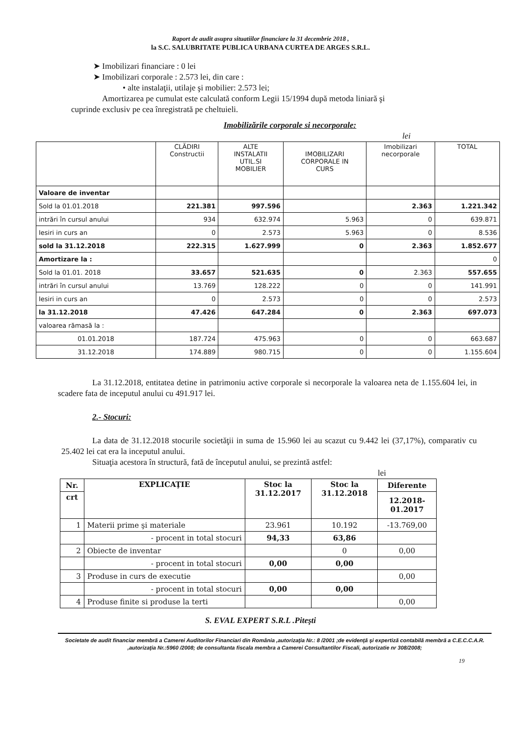Raport de audit asupra situatiilor financiare la 31 decembrie 2018 ,
la S.C. SALUBRITATE PUBLICA URBANA CURTEA DE ARGES S.R.L.
➤ Imobilizari financiare : 0 lei
➤ Imobilizari corporale : 2.573 lei, din care :
• alte instalaţii, utilaje şi mobilier: 2.573 lei;
Amortizarea pe cumulat este calculată conform Legii 15/1994 după metoda liniară şi
cuprinde exclusiv pe cea înregistrată pe cheltuieli.
Imobilizările corporale si necorporale:
lei
| | CLĂDIRI Constructii | ALTE INSTALATII UTIL.SI MOBILIER | IMOBILIZARI CORPORALE IN CURS | Imobilizari necorporale | TOTAL |
| --- | --- | --- | --- | --- | --- |
| Valoare de inventar | | | | | |
| Sold la 01.01.2018 | 221.381 | 997.596 | | 2.363 | 1.221.342 |
| intrări în cursul anului | 934 | 632.974 | 5.963 | 0 | 639.871 |
| Iesiri in curs an | 0 | 2.573 | 5.963 | 0 | 8.536 |
| sold la 31.12.2018 | 222.315 | 1.627.999 | 0 | 2.363 | 1.852.677 |
| Amortizare la : | | | | | 0 |
| Sold la 01.01. 2018 | 33.657 | 521.635 | 0 | 2.363 | 557.655 |
| intrări în cursul anului | 13.769 | 128.222 | 0 | 0 | 141.991 |
| Iesiri in curs an | 0 | 2.573 | 0 | 0 | 2.573 |
| la 31.12.2018 | 47.426 | 647.284 | 0 | 2.363 | 697.073 |
| valoarea rămasă la : | | | | | |
| 01.01.2018 | 187.724 | 475.963 | 0 | 0 | 663.687 |
| 31.12.2018 | 174.889 | 980.715 | 0 | 0 | 1.155.604 |
La 31.12.2018, entitatea detine in patrimoniu active corporale si necorporale la valoarea neta de 1.155.604 lei, in scadere fata de inceputul anului cu 491.917 lei.
2.- Stocuri:
La data de 31.12.2018 stocurile societăţii in suma de 15.960 lei au scazut cu 9.442 lei (37,17%), comparativ cu 25.402 lei cat era la inceputul anului.
Situaţia acestora în structură, fată de începutul anului, se prezintă astfel:
lei
| Nr. | EXPLICAŢIE | Stoc la 31.12.2017 | Stoc la 31.12.2018 | Diferente |
| --- | --- | --- | --- | --- |
| crt | | | | 12.2018- 01.2017 |
| 1 | Materii prime şi materiale | 23.961 | 10.192 | -13.769,00 |
| | - procent in total stocuri | 94,33 | 63,86 | |
| 2 | Obiecte de inventar | | 0 | 0,00 |
| | - procent in total stocuri | 0,00 | 0,00 | |
| 3 | Produse in curs de executie | | | 0,00 |
| | - procent in total stocuri | 0,00 | 0,00 | |
| 4 | Produse finite si produse la terti | | | 0,00 |
S. EVAL EXPERT S.R.L .Piteşti
Societate de audit financiar membră a Camerei Auditorilor Financiari din România ,autorizaţia Nr.: 8 /2001 ;de evidenţă şi expertiză contabilă membră a C.E.C.C.A.R. ,autorizaţia Nr.:5960 /2008; de consultanta fiscala membra a Camerei Consultantilor Fiscali, autorizatie nr 308/2008;
19